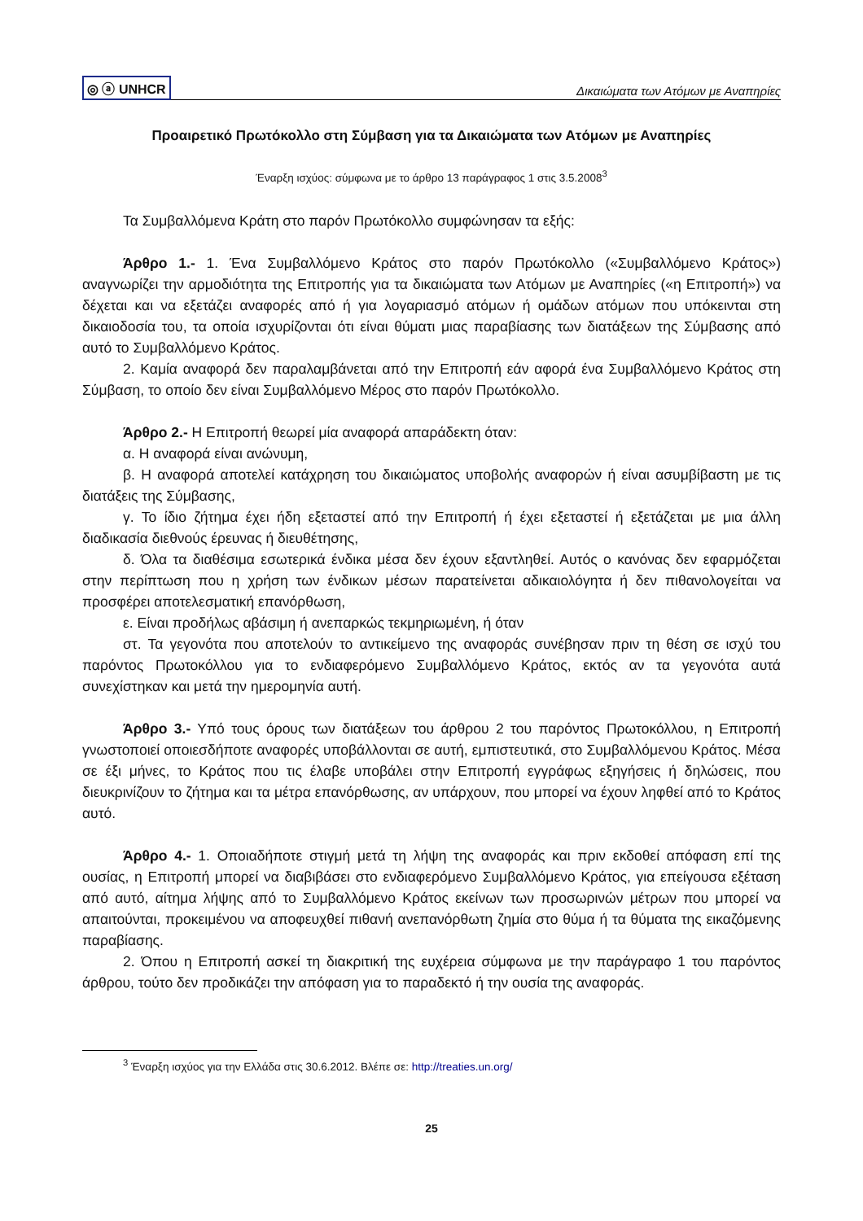◎ ⓐ UNHCR Δικαιώματα των Ατόμων με Αναπηρίες
Προαιρετικό Πρωτόκολλο στη Σύμβαση για τα Δικαιώματα των Ατόμων με Αναπηρίες
Έναρξη ισχύος: σύμφωνα με το άρθρο 13 παράγραφος 1 στις 3.5.2008<sup>3</sup>
Τα Συμβαλλόμενα Κράτη στο παρόν Πρωτόκολλο συμφώνησαν τα εξής:
Άρθρο 1.- 1. Ένα Συμβαλλόμενο Κράτος στο παρόν Πρωτόκολλο («Συμβαλλόμενο Κράτος») αναγνωρίζει την αρμοδιότητα της Επιτροπής για τα δικαιώματα των Ατόμων με Αναπηρίες («η Επιτροπή») να δέχεται και να εξετάζει αναφορές από ή για λογαριασμό ατόμων ή ομάδων ατόμων που υπόκεινται στη δικαιοδοσία του, τα οποία ισχυρίζονται ότι είναι θύματι μιας παραβίασης των διατάξεων της Σύμβασης από αυτό το Συμβαλλόμενο Κράτος.
2. Καμία αναφορά δεν παραλαμβάνεται από την Επιτροπή εάν αφορά ένα Συμβαλλόμενο Κράτος στη Σύμβαση, το οποίο δεν είναι Συμβαλλόμενο Μέρος στο παρόν Πρωτόκολλο.
Άρθρο 2.- Η Επιτροπή θεωρεί μία αναφορά απαράδεκτη όταν:
α. Η αναφορά είναι ανώνυμη,
β. Η αναφορά αποτελεί κατάχρηση του δικαιώματος υποβολής αναφορών ή είναι ασυμβίβαστη με τις διατάξεις της Σύμβασης,
γ. Το ίδιο ζήτημα έχει ήδη εξεταστεί από την Επιτροπή ή έχει εξεταστεί ή εξετάζεται με μια άλλη διαδικασία διεθνούς έρευνας ή διευθέτησης,
δ. Όλα τα διαθέσιμα εσωτερικά ένδικα μέσα δεν έχουν εξαντληθεί. Αυτός ο κανόνας δεν εφαρμόζεται στην περίπτωση που η χρήση των ένδικων μέσων παρατείνεται αδικαιολόγητα ή δεν πιθανολογείται να προσφέρει αποτελεσματική επανόρθωση,
ε. Είναι προδήλως αβάσιμη ή ανεπαρκώς τεκμηριωμένη, ή όταν
στ. Τα γεγονότα που αποτελούν το αντικείμενο της αναφοράς συνέβησαν πριν τη θέση σε ισχύ του παρόντος Πρωτοκόλλου για το ενδιαφερόμενο Συμβαλλόμενο Κράτος, εκτός αν τα γεγονότα αυτά συνεχίστηκαν και μετά την ημερομηνία αυτή.
Άρθρο 3.- Υπό τους όρους των διατάξεων του άρθρου 2 του παρόντος Πρωτοκόλλου, η Επιτροπή γνωστοποιεί οποιεσδήποτε αναφορές υποβάλλονται σε αυτή, εμπιστευτικά, στο Συμβαλλόμενου Κράτος. Μέσα σε έξι μήνες, το Κράτος που τις έλαβε υποβάλει στην Επιτροπή εγγράφως εξηγήσεις ή δηλώσεις, που διευκρινίζουν το ζήτημα και τα μέτρα επανόρθωσης, αν υπάρχουν, που μπορεί να έχουν ληφθεί από το Κράτος αυτό.
Άρθρο 4.- 1. Οποιαδήποτε στιγμή μετά τη λήψη της αναφοράς και πριν εκδοθεί απόφαση επί της ουσίας, η Επιτροπή μπορεί να διαβιβάσει στο ενδιαφερόμενο Συμβαλλόμενο Κράτος, για επείγουσα εξέταση από αυτό, αίτημα λήψης από το Συμβαλλόμενο Κράτος εκείνων των προσωρινών μέτρων που μπορεί να απαιτούνται, προκειμένου να αποφευχθεί πιθανή ανεπανόρθωτη ζημία στο θύμα ή τα θύματα της εικαζόμενης παραβίασης.
2. Όπου η Επιτροπή ασκεί τη διακριτική της ευχέρεια σύμφωνα με την παράγραφο 1 του παρόντος άρθρου, τούτο δεν προδικάζει την απόφαση για το παραδεκτό ή την ουσία της αναφοράς.
<sup>3</sup> Έναρξη ισχύος για την Ελλάδα στις 30.6.2012. Βλέπε σε: http://treaties.un.org/
25